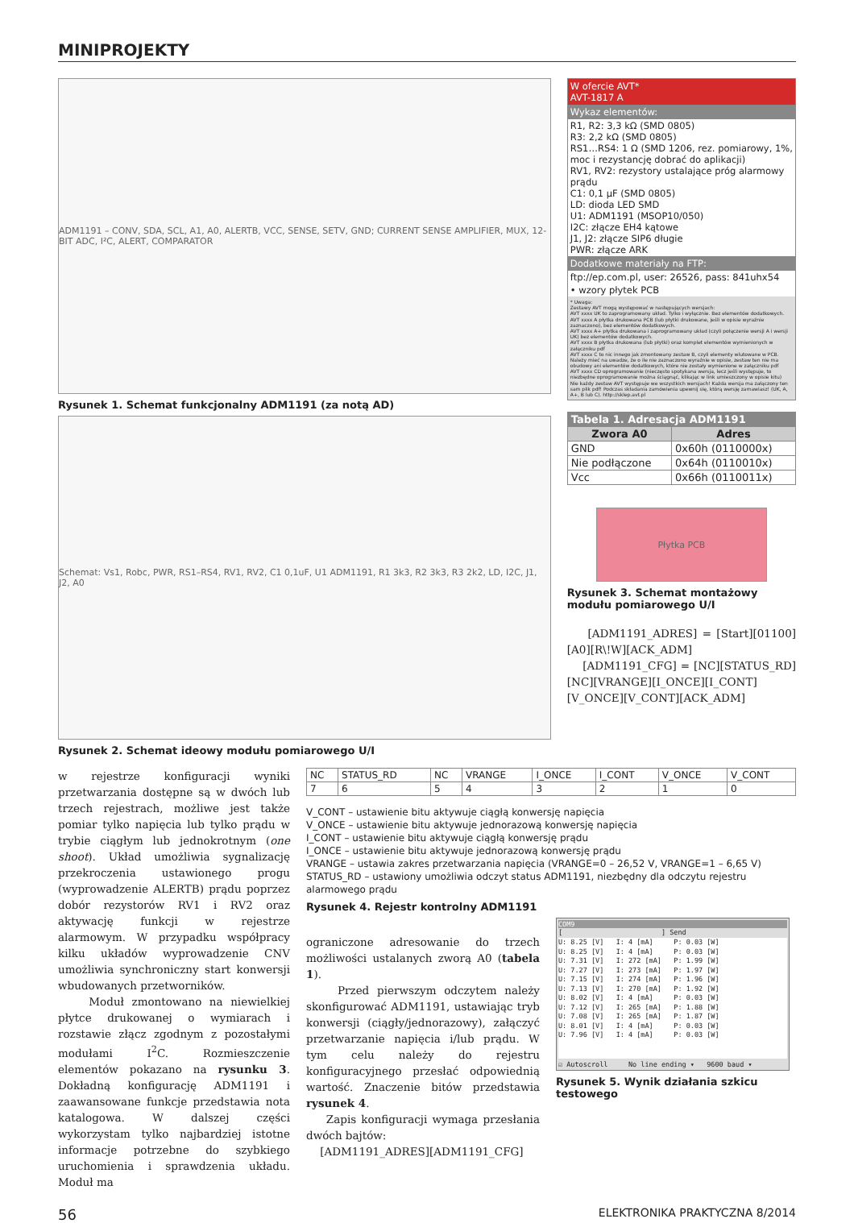MINIPROJEKTY
ADM1191 – CONV, SDA, SCL, A1, A0, ALERTB, VCC, SENSE, SETV, GND; CURRENT SENSE AMPLIFIER, MUX, 12-BIT ADC, I²C, ALERT, COMPARATOR
Rysunek 1. Schemat funkcjonalny ADM1191 (za notą AD)
Schemat: Vs1, Robc, PWR, RS1–RS4, RV1, RV2, C1 0,1uF, U1 ADM1191, R1 3k3, R2 3k3, R3 2k2, LD, I2C, J1, J2, A0
Rysunek 2. Schemat ideowy modułu pomiarowego U/I
W ofercie AVT*
AVT-1817 A
Wykaz elementów:
R1, R2: 3,3 kΩ (SMD 0805)
R3: 2,2 kΩ (SMD 0805)
RS1…RS4: 1 Ω (SMD 1206, rez. pomiarowy, 1%, moc i rezystancję dobrać do aplikacji)
RV1, RV2: rezystory ustalające próg alarmowy prądu
C1: 0,1 µF (SMD 0805)
LD: dioda LED SMD
U1: ADM1191 (MSOP10/050)
I2C: złącze EH4 kątowe
J1, J2: złącze SIP6 długie
PWR: złącze ARK
Dodatkowe materiały na FTP:
ftp://ep.com.pl, user: 26526, pass: 841uhx54
• wzory płytek PCB
* Uwaga:
Zestawy AVT mogą występować w następujących wersjach:
AVT xxxx UK to zaprogramowany układ. Tylko i wyłącznie. Bez elementów dodatkowych.
AVT xxxx A płytka drukowana PCB (lub płytki drukowane, jeśli w opisie wyraźnie zaznaczono), bez elementów dodatkowych.
AVT xxxx A+ płytka drukowana i zaprogramowany układ (czyli połączenie wersji A i wersji UK) bez elementów dodatkowych.
AVT xxxx B płytka drukowana (lub płytki) oraz komplet elementów wymienionych w załączniku pdf
AVT xxxx C to nic innego jak zmontowany zestaw B, czyli elementy wlutowane w PCB. Należy mieć na uwadze, że o ile nie zaznaczono wyraźnie w opisie, zestaw ten nie ma obudowy ani elementów dodatkowych, które nie zostały wymienione w załączniku pdf
AVT xxxx CD oprogramowanie (nieczęsto spotykana wersja, lecz jeśli występuje, to niezbędne oprogramowanie można ściągnąć, klikając w link umieszczony w opisie kitu)
Nie każdy zestaw AVT występuje we wszystkich wersjach! Każda wersja ma załączony ten sam plik pdf! Podczas składania zamówienia upewnij się, którą wersję zamawiasz! (UK, A, A+, B lub C). http://sklep.avt.pl
| Tabela 1. Adresacja ADM1191 | |
| --- | --- |
| Zwora A0 | Adres |
| GND | 0x60h (0110000x) |
| Nie podłączone | 0x64h (0110010x) |
| Vcc | 0x66h (0110011x) |
Płytka PCB
Rysunek 3. Schemat montażowy modułu pomiarowego U/I
[ADM1191_ADRES] = [Start][01100][A0][R\!W][ACK_ADM]
[ADM1191_CFG] = [NC][STATUS_RD][NC][VRANGE][I_ONCE][I_CONT][V_ONCE][V_CONT][ACK_ADM]
w rejestrze konfiguracji wyniki przetwarzania dostępne są w dwóch lub trzech rejestrach, możliwe jest także pomiar tylko napięcia lub tylko prądu w trybie ciągłym lub jednokrotnym (one shoot). Układ umożliwia sygnalizację przekroczenia ustawionego progu (wyprowadzenie ALERTB) prądu poprzez dobór rezystorów RV1 i RV2 oraz aktywację funkcji w rejestrze alarmowym. W przypadku współpracy kilku układów wyprowadzenie CNV umożliwia synchroniczny start konwersji wbudowanych przetworników.
Moduł zmontowano na niewielkiej płytce drukowanej o wymiarach i rozstawie złącz zgodnym z pozostałymi modułami I<sup>2</sup>C. Rozmieszczenie elementów pokazano na rysunku 3. Dokładną konfigurację ADM1191 i zaawansowane funkcje przedstawia nota katalogowa. W dalszej części wykorzystam tylko najbardziej istotne informacje potrzebne do szybkiego uruchomienia i sprawdzenia układu. Moduł ma
| NC | STATUS_RD | NC | VRANGE | I_ONCE | I_CONT | V_ONCE | V_CONT |
| 7 | 6 | 5 | 4 | 3 | 2 | 1 | 0 |
V_CONT – ustawienie bitu aktywuje ciągłą konwersję napięcia
V_ONCE – ustawienie bitu aktywuje jednorazową konwersję napięcia
I_CONT – ustawienie bitu aktywuje ciągłą konwersję prądu
I_ONCE – ustawienie bitu aktywuje jednorazową konwersję prądu
VRANGE – ustawia zakres przetwarzania napięcia (VRANGE=0 – 26,52 V, VRANGE=1 – 6,65 V)
STATUS_RD – ustawiony umożliwia odczyt status ADM1191, niezbędny dla odczytu rejestru alarmowego prądu
Rysunek 4. Rejestr kontrolny ADM1191
ograniczone adresowanie do trzech możliwości ustalanych zworą A0 (tabela 1).
Przed pierwszym odczytem należy skonfigurować ADM1191, ustawiając tryb konwersji (ciągły/jednorazowy), załączyć przetwarzanie napięcia i/lub prądu. W tym celu należy do rejestru konfiguracyjnego przesłać odpowiednią wartość. Znaczenie bitów przedstawia rysunek 4.
Zapis konfiguracji wymaga przesłania dwóch bajtów:
[ADM1191_ADRES][ADM1191_CFG]
COM9
[ ] Send
U: 8.25 [V]   I: 4 [mA]     P: 0.03 [W]
U: 8.25 [V]   I: 4 [mA]     P: 0.03 [W]
U: 7.31 [V]   I: 272 [mA]   P: 1.99 [W]
U: 7.27 [V]   I: 273 [mA]   P: 1.97 [W]
U: 7.15 [V]   I: 274 [mA]   P: 1.96 [W]
U: 7.13 [V]   I: 270 [mA]   P: 1.92 [W]
U: 8.02 [V]   I: 4 [mA]     P: 0.03 [W]
U: 7.12 [V]   I: 265 [mA]   P: 1.88 [W]
U: 7.08 [V]   I: 265 [mA]   P: 1.87 [W]
U: 8.01 [V]   I: 4 [mA]     P: 0.03 [W]
U: 7.96 [V]   I: 4 [mA]     P: 0.03 [W]
☑ Autoscroll No line ending ▾ 9600 baud ▾
Rysunek 5. Wynik działania szkicu testowego
56 ELEKTRONIKA PRAKTYCZNA 8/2014